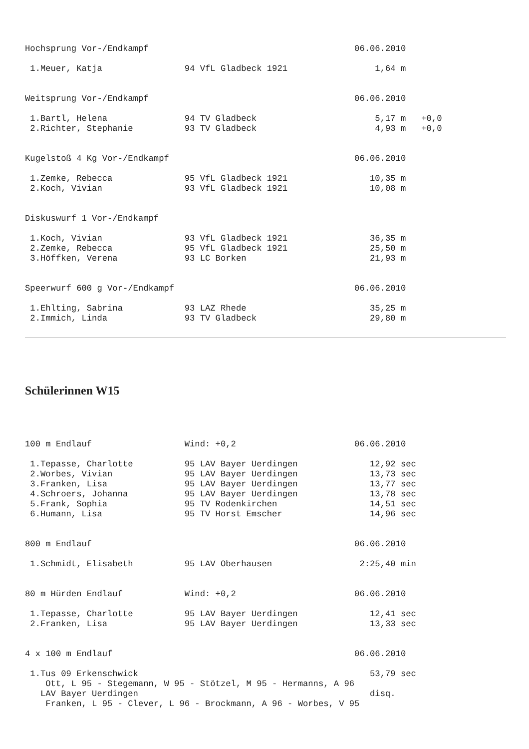Hochsprung Vor-/Endkampf                                        06.06.2010

 1.Meuer, Katja                94 VfL Gladbeck 1921                 1,64 m


Weitsprung Vor-/Endkampf                                        06.06.2010

 1.Bartl, Helena               94 TV Gladbeck                       5,17 m   +0,0
 2.Richter, Stephanie          93 TV Gladbeck                       4,93 m   +0,0


Kugelstoß 4 Kg Vor-/Endkampf                                    06.06.2010

 1.Zemke, Rebecca              95 VfL Gladbeck 1921                10,35 m
 2.Koch, Vivian                93 VfL Gladbeck 1921                10,08 m


Diskuswurf 1 Vor-/Endkampf

 1.Koch, Vivian                93 VfL Gladbeck 1921                36,35 m
 2.Zemke, Rebecca              95 VfL Gladbeck 1921                25,50 m
 3.Höffken, Verena             93 LC Borken                        21,93 m


Speerwurf 600 g Vor-/Endkampf                                   06.06.2010

 1.Ehlting, Sabrina            93 LAZ Rhede                        35,25 m
 2.Immich, Linda               93 TV Gladbeck                      29,80 m
Schülerinnen W15
100 m Endlauf                  Wind: +0,2                       06.06.2010

 1.Tepasse, Charlotte          95 LAV Bayer Uerdingen              12,92 sec
 2.Worbes, Vivian              95 LAV Bayer Uerdingen              13,73 sec
 3.Franken, Lisa               95 LAV Bayer Uerdingen              13,77 sec
 4.Schroers, Johanna           95 LAV Bayer Uerdingen              13,78 sec
 5.Frank, Sophia               95 TV Rodenkirchen                  14,51 sec
 6.Humann, Lisa                95 TV Horst Emscher                 14,96 sec


800 m Endlauf                                                   06.06.2010

 1.Schmidt, Elisabeth          95 LAV Oberhausen                 2:25,40 min


80 m Hürden Endlauf            Wind: +0,2                       06.06.2010

 1.Tepasse, Charlotte          95 LAV Bayer Uerdingen              12,41 sec
 2.Franken, Lisa               95 LAV Bayer Uerdingen              13,33 sec


4 x 100 m Endlauf                                               06.06.2010

 1.Tus 09 Erkenschwick                                             53,79 sec
    Ott, L 95 - Stegemann, W 95 - Stötzel, M 95 - Hermanns, A 96
   LAV Bayer Uerdingen                                             disq.
    Franken, L 95 - Clever, L 96 - Brockmann, A 96 - Worbes, V 95